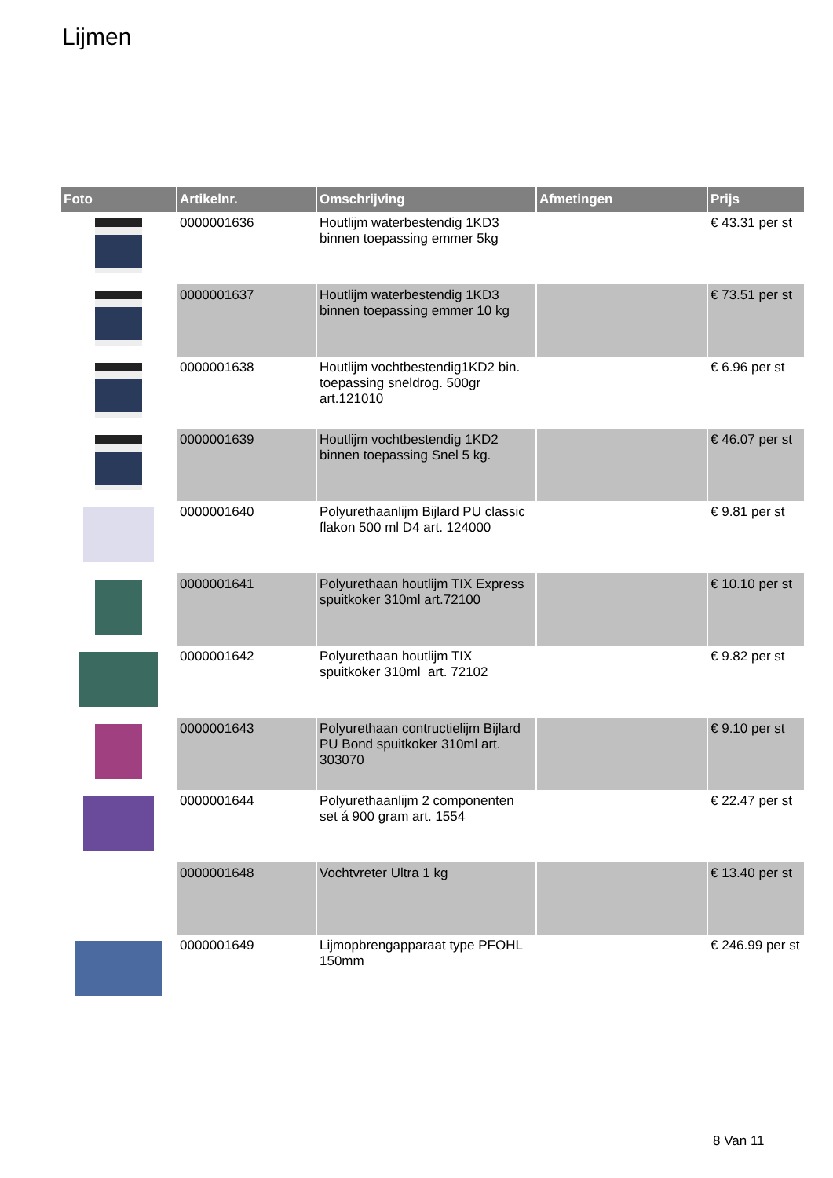Lijmen
| Foto | Artikelnr. | Omschrijving | Afmetingen | Prijs |
| --- | --- | --- | --- | --- |
| | 0000001636 | Houtlijm waterbestendig 1KD3 binnen toepassing emmer 5kg | | € 43.31 per st |
| | 0000001637 | Houtlijm waterbestendig 1KD3 binnen toepassing emmer 10 kg | | € 73.51 per st |
| | 0000001638 | Houtlijm vochtbestendig1KD2 bin. toepassing sneldrog. 500gr art.121010 | | € 6.96 per st |
| | 0000001639 | Houtlijm vochtbestendig 1KD2 binnen toepassing Snel 5 kg. | | € 46.07 per st |
| | 0000001640 | Polyurethaanlijm Bijlard PU classic flakon 500 ml D4 art. 124000 | | € 9.81 per st |
| | 0000001641 | Polyurethaan houtlijm TIX Express spuitkoker 310ml art.72100 | | € 10.10 per st |
| | 0000001642 | Polyurethaan houtlijm TIX spuitkoker 310ml art. 72102 | | € 9.82 per st |
| | 0000001643 | Polyurethaan contructielijm Bijlard PU Bond spuitkoker 310ml art. 303070 | | € 9.10 per st |
| | 0000001644 | Polyurethaanlijm 2 componenten set á 900 gram art. 1554 | | € 22.47 per st |
| | 0000001648 | Vochtvreter Ultra 1 kg | | € 13.40 per st |
| | 0000001649 | Lijmopbrengapparaat type PFOHL 150mm | | € 246.99 per st |
8 Van 11